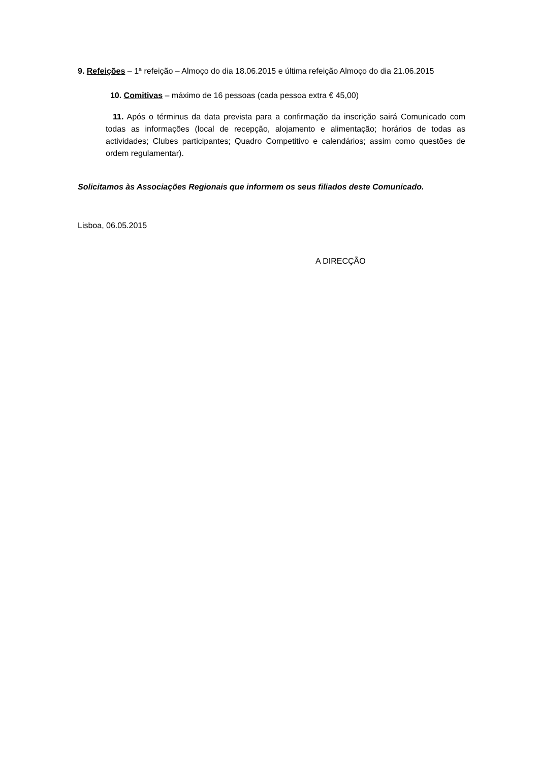9. Refeições – 1ª refeição – Almoço do dia 18.06.2015 e última refeição Almoço do dia 21.06.2015
10. Comitivas – máximo de 16 pessoas (cada pessoa extra € 45,00)
11. Após o términus da data prevista para a confirmação da inscrição sairá Comunicado com todas as informações (local de recepção, alojamento e alimentação; horários de todas as actividades; Clubes participantes; Quadro Competitivo e calendários; assim como questões de ordem regulamentar).
Solicitamos às Associações Regionais que informem os seus filiados deste Comunicado.
Lisboa, 06.05.2015
A DIRECÇÃO